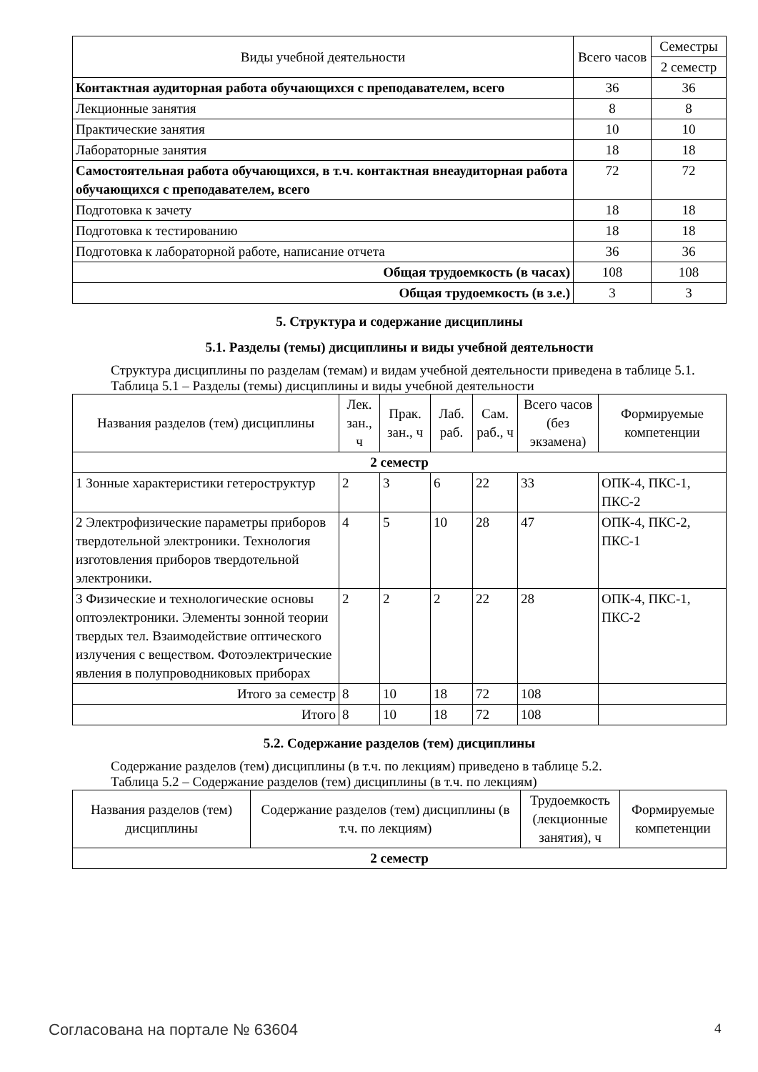| Виды учебной деятельности | Всего часов | Семестры |
| --- | --- | --- |
| | | 2 семестр |
| Контактная аудиторная работа обучающихся с преподавателем, всего | 36 | 36 |
| Лекционные занятия | 8 | 8 |
| Практические занятия | 10 | 10 |
| Лабораторные занятия | 18 | 18 |
| Самостоятельная работа обучающихся, в т.ч. контактная внеаудиторная работа обучающихся с преподавателем, всего | 72 | 72 |
| Подготовка к зачету | 18 | 18 |
| Подготовка к тестированию | 18 | 18 |
| Подготовка к лабораторной работе, написание отчета | 36 | 36 |
| Общая трудоемкость (в часах) | 108 | 108 |
| Общая трудоемкость (в з.е.) | 3 | 3 |
5. Структура и содержание дисциплины
5.1. Разделы (темы) дисциплины и виды учебной деятельности
Структура дисциплины по разделам (темам) и видам учебной деятельности приведена в таблице 5.1.
Таблица 5.1 – Разделы (темы) дисциплины и виды учебной деятельности
| Названия разделов (тем) дисциплины | Лек. зан., ч | Прак. зан., ч | Лаб. раб. | Сам. раб., ч | Всего часов (без экзамена) | Формируемые компетенции |
| --- | --- | --- | --- | --- | --- | --- |
| 2 семестр | | | | | | |
| 1 Зонные характеристики гетероструктур | 2 | 3 | 6 | 22 | 33 | ОПК-4, ПКС-1, ПКС-2 |
| 2 Электрофизические параметры приборов твердотельной электроники. Технология изготовления приборов твердотельной электроники. | 4 | 5 | 10 | 28 | 47 | ОПК-4, ПКС-2, ПКС-1 |
| 3 Физические и технологические основы оптоэлектроники. Элементы зонной теории твердых тел. Взаимодействие оптического излучения с веществом. Фотоэлектрические явления в полупроводниковых приборах | 2 | 2 | 2 | 22 | 28 | ОПК-4, ПКС-1, ПКС-2 |
| Итого за семестр | 8 | 10 | 18 | 72 | 108 | |
| Итого | 8 | 10 | 18 | 72 | 108 | |
5.2. Содержание разделов (тем) дисциплины
Содержание разделов (тем) дисциплины (в т.ч. по лекциям) приведено в таблице 5.2.
Таблица 5.2 – Содержание разделов (тем) дисциплины (в т.ч. по лекциям)
| Названия разделов (тем) дисциплины | Содержание разделов (тем) дисциплины (в т.ч. по лекциям) | Трудоемкость (лекционные занятия), ч | Формируемые компетенции |
| --- | --- | --- | --- |
| 2 семестр | | | |
Согласована на портале № 63604 4